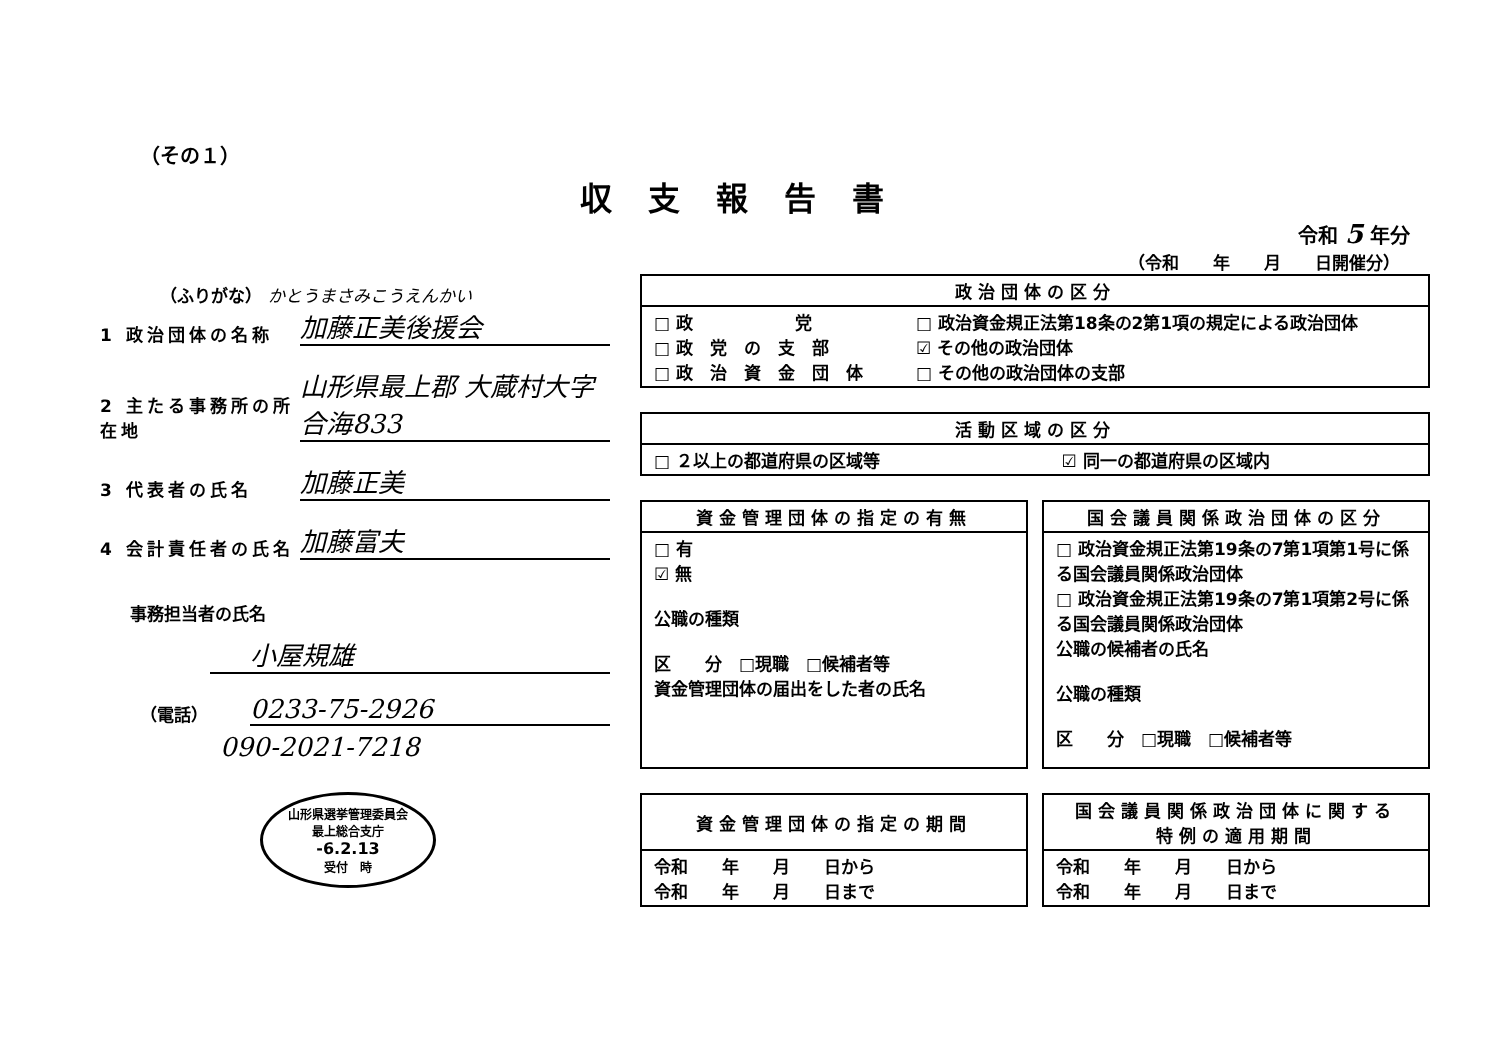（その１）
収支報告書
令和 5 年分
（令和　　年　　月　　日開催分）
（ふりがな） かとうまさみこうえんかい
1 政治団体の名称
加藤正美後援会
2 主たる事務所の所在地
山形県最上郡 大蔵村大字合海833
3 代表者の氏名
加藤正美
4 会計責任者の氏名
加藤富夫
事務担当者の氏名
小屋規雄
（電話）
0233-75-2926
090-2021-7218
山形県選挙管理委員会
最上総合支庁
-6.2.13
受付　時
| 政治団体の区分 | |
| --- | --- |
| □ 政 党 □ 政 党 の 支 部 □ 政 治 資 金 団 体 | □ 政治資金規正法第18条の2第1項の規定による政治団体 ☑ その他の政治団体 □ その他の政治団体の支部 |
| 活動区域の区分 | |
| --- | --- |
| □ ２以上の都道府県の区域等 | ☑ 同一の都道府県の区域内 |
| 資金管理団体の指定の有無 |
| --- |
| □ 有 ☑ 無 公職の種類 区 分 □現職 □候補者等 資金管理団体の届出をした者の氏名 |
| 国会議員関係政治団体の区分 |
| --- |
| □ 政治資金規正法第19条の7第1項第1号に係る国会議員関係政治団体 □ 政治資金規正法第19条の7第1項第2号に係る国会議員関係政治団体 公職の候補者の氏名 公職の種類 区 分 □現職 □候補者等 |
| 資金管理団体の指定の期間 |
| --- |
| 令和 年 月 日から 令和 年 月 日まで |
| 国会議員関係政治団体に関する 特例の適用期間 |
| --- |
| 令和 年 月 日から 令和 年 月 日まで |